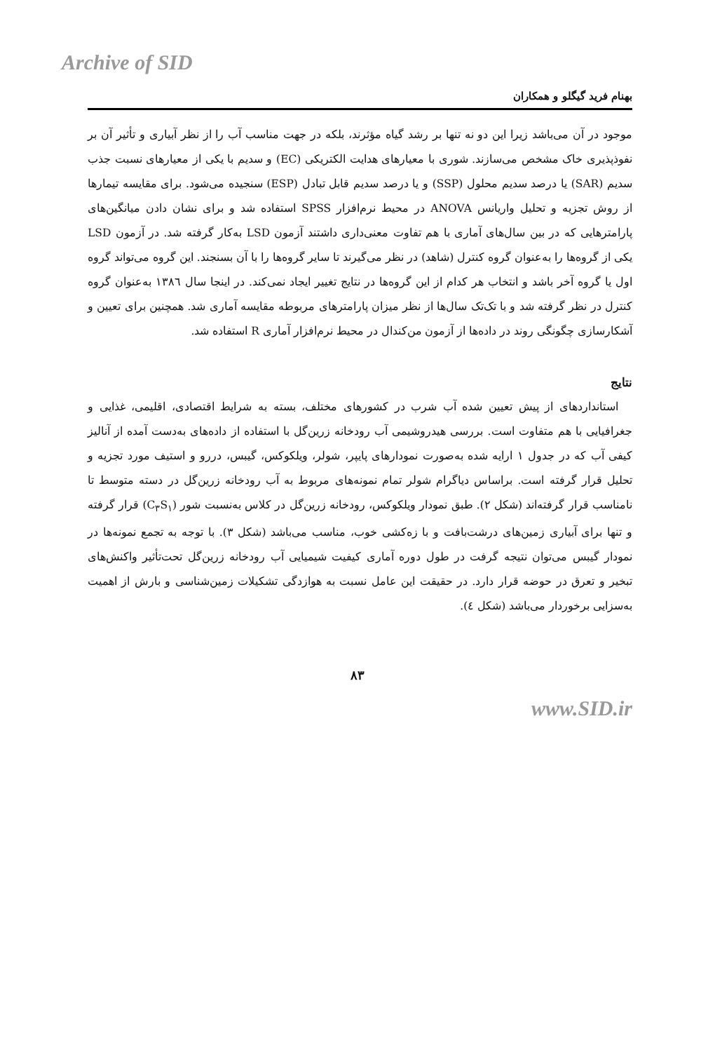Archive of SID
بهنام فرید گیگلو و همکاران
موجود در آن می‌باشد زیرا این دو نه تنها بر رشد گیاه مؤثرند، بلکه در جهت مناسب آب را از نظر آبیاری و تأثیر آن بر نفوذپذیری خاک مشخص می‌سازند. شوری با معیارهای هدایت الکتریکی (EC) و سدیم با یکی از معیارهای نسبت جذب سدیم (SAR) یا درصد سدیم محلول (SSP) و یا درصد سدیم قابل تبادل (ESP) سنجیده می‌شود. برای مقایسه تیمارها از روش تجزیه و تحلیل واریانس ANOVA در محیط نرم‌افزار SPSS استفاده شد و برای نشان دادن میانگین‌های پارامترهایی که در بین سال‌های آماری با هم تفاوت معنی‌داری داشتند آزمون LSD به‌کار گرفته شد. در آزمون LSD یکی از گروه‌ها را به‌عنوان گروه کنترل (شاهد) در نظر می‌گیرند تا سایر گروه‌ها را با آن بسنجند. این گروه می‌تواند گروه اول یا گروه آخر باشد و انتخاب هر کدام از این گروه‌ها در نتایج تغییر ایجاد نمی‌کند. در اینجا سال ۱۳۸٦ به‌عنوان گروه کنترل در نظر گرفته شد و با تک‌تک سال‌ها از نظر میزان پارامترهای مربوطه مقایسه آماری شد. همچنین برای تعیین و آشکارسازی چگونگی روند در داده‌ها از آزمون من‌کندال در محیط نرم‌افزار آماری R استفاده شد.
نتایج
استانداردهای از پیش تعیین شده آب شرب در کشورهای مختلف، بسته به شرایط اقتصادی، اقلیمی، غذایی و جغرافیایی با هم متفاوت است. بررسی هیدروشیمی آب رودخانه زرین‌گل با استفاده از داده‌های به‌دست آمده از آنالیز کیفی آب که در جدول ۱ ارایه شده به‌صورت نمودارهای پایپر، شولر، ویلکوکس، گیبس، دررو و استیف مورد تجزیه و تحلیل قرار گرفته است. براساس دیاگرام شولر تمام نمونه‌های مربوط به آب رودخانه زرین‌گل در دسته متوسط تا نامناسب قرار گرفته‌اند (شکل ۲). طبق نمودار ویلکوکس، رودخانه زرین‌گل در کلاس به‌نسبت شور (C<sub>۳</sub>S<sub>۱</sub>) قرار گرفته و تنها برای آبیاری زمین‌های درشت‌بافت و با زه‌کشی خوب، مناسب می‌باشد (شکل ۳). با توجه به تجمع نمونه‌ها در نمودار گیبس می‌توان نتیجه گرفت در طول دوره آماری کیفیت شیمیایی آب رودخانه زرین‌گل تحت‌تأثیر واکنش‌های تبخیر و تعرق در حوضه قرار دارد. در حقیقت این عامل نسبت به هوازدگی تشکیلات زمین‌شناسی و بارش از اهمیت به‌سزایی برخوردار می‌باشد (شکل ٤).
۸۳
www.SID.ir